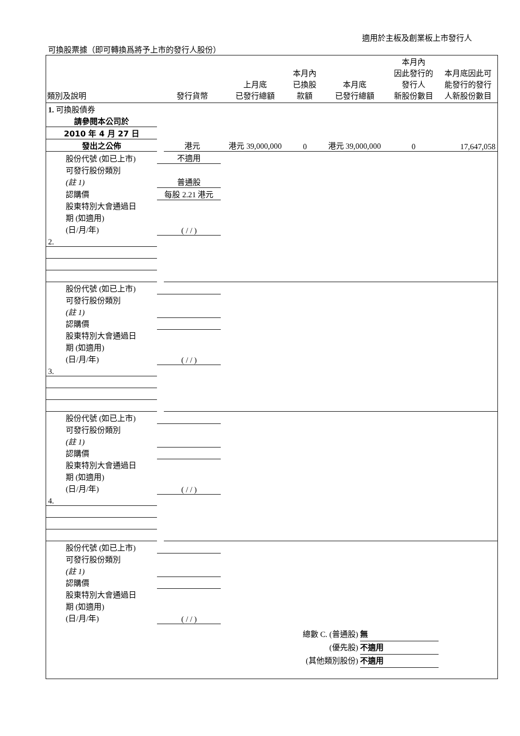適用於主板及創業板上市發行人
可換股票據（即可轉換爲將予上市的發行人股份）
| 類別及說明 | | 發行貨幣 | 上月底 已發行總額 | 本月內 已換股 款額 | 本月底 已發行總額 | 本月內 因此發行的 發行人 新股份數目 | 本月底因此可 能發行的發行 人新股份數目 |
| --- | --- | --- | --- | --- | --- | --- | --- |
| 1. 可換股債券 | | | | | | | |
| 請參閱本公司於 | | | | | | | |
| 2010 年 4 月 27 日 | | | | | | | |
| 發出之公佈 | | 港元 | 港元 39,000,000 | 0 | 港元 39,000,000 | 0 | 17,647,058 |
| 股份代號 (如已上市) | 不適用 | | | | | | |
| 可發行股份類別 | | | | | | | |
| (註 1) | 普通股 | | | | | | |
| 認購價 | 每股 2.21 港元 | | | | | | |
| 股東特別大會通過日 | | | | | | | |
| 期 (如適用) | | | | | | | |
| (日/月/年) | ( / / ) | | | | | | |
| 2. | | | | | | | |
| 股份代號 (如已上市) | | | | | | | |
| 可發行股份類別 | | | | | | | |
| (註 1) | | | | | | | |
| 認購價 | | | | | | | |
| 股東特別大會通過日 | | | | | | | |
| 期 (如適用) | | | | | | | |
| (日/月/年) | ( / / ) | | | | | | |
| 3. | | | | | | | |
| 股份代號 (如已上市) | | | | | | | |
| 可發行股份類別 | | | | | | | |
| (註 1) | | | | | | | |
| 認購價 | | | | | | | |
| 股東特別大會通過日 | | | | | | | |
| 期 (如適用) | | | | | | | |
| (日/月/年) | ( / / ) | | | | | | |
| 4. | | | | | | | |
| 股份代號 (如已上市) | | | | | | | |
| 可發行股份類別 | | | | | | | |
| (註 1) | | | | | | | |
| 認購價 | | | | | | | |
| 股東特別大會通過日 | | | | | | | |
| 期 (如適用) | | | | | | | |
| (日/月/年) | ( / / ) | | | | | | |
總數 C. (普通股) 無
(優先股) 不適用
(其他類別股份) 不適用